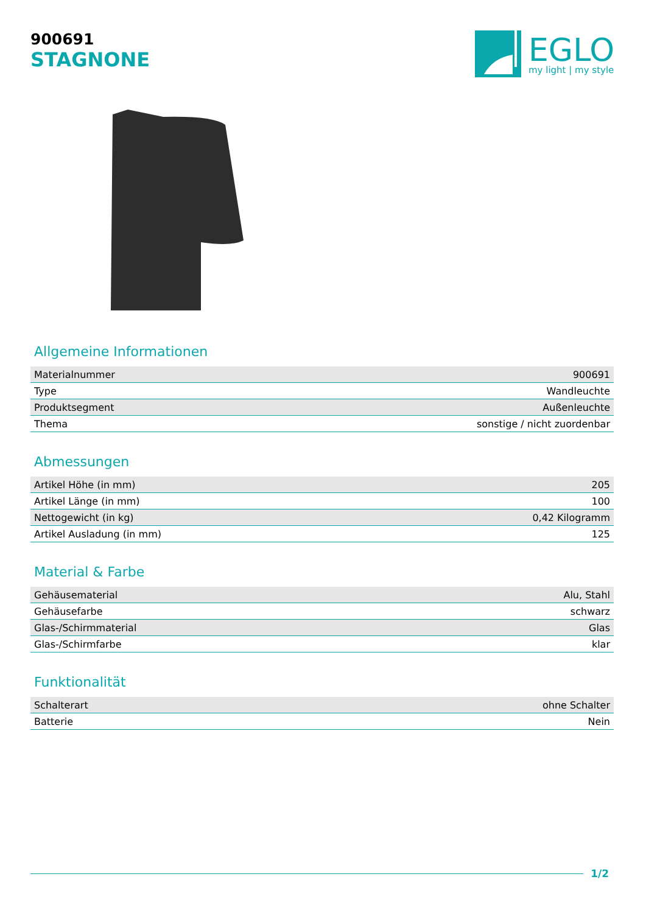900691
STAGNONE
EGLO
my light | my style
Allgemeine Informationen
| Materialnummer | 900691 |
| Type | Wandleuchte |
| Produktsegment | Außenleuchte |
| Thema | sonstige / nicht zuordenbar |
Abmessungen
| Artikel Höhe (in mm) | 205 |
| Artikel Länge (in mm) | 100 |
| Nettogewicht (in kg) | 0,42 Kilogramm |
| Artikel Ausladung (in mm) | 125 |
Material & Farbe
| Gehäusematerial | Alu, Stahl |
| Gehäusefarbe | schwarz |
| Glas-/Schirmmaterial | Glas |
| Glas-/Schirmfarbe | klar |
Funktionalität
| Schalterart | ohne Schalter |
| Batterie | Nein |
1/2